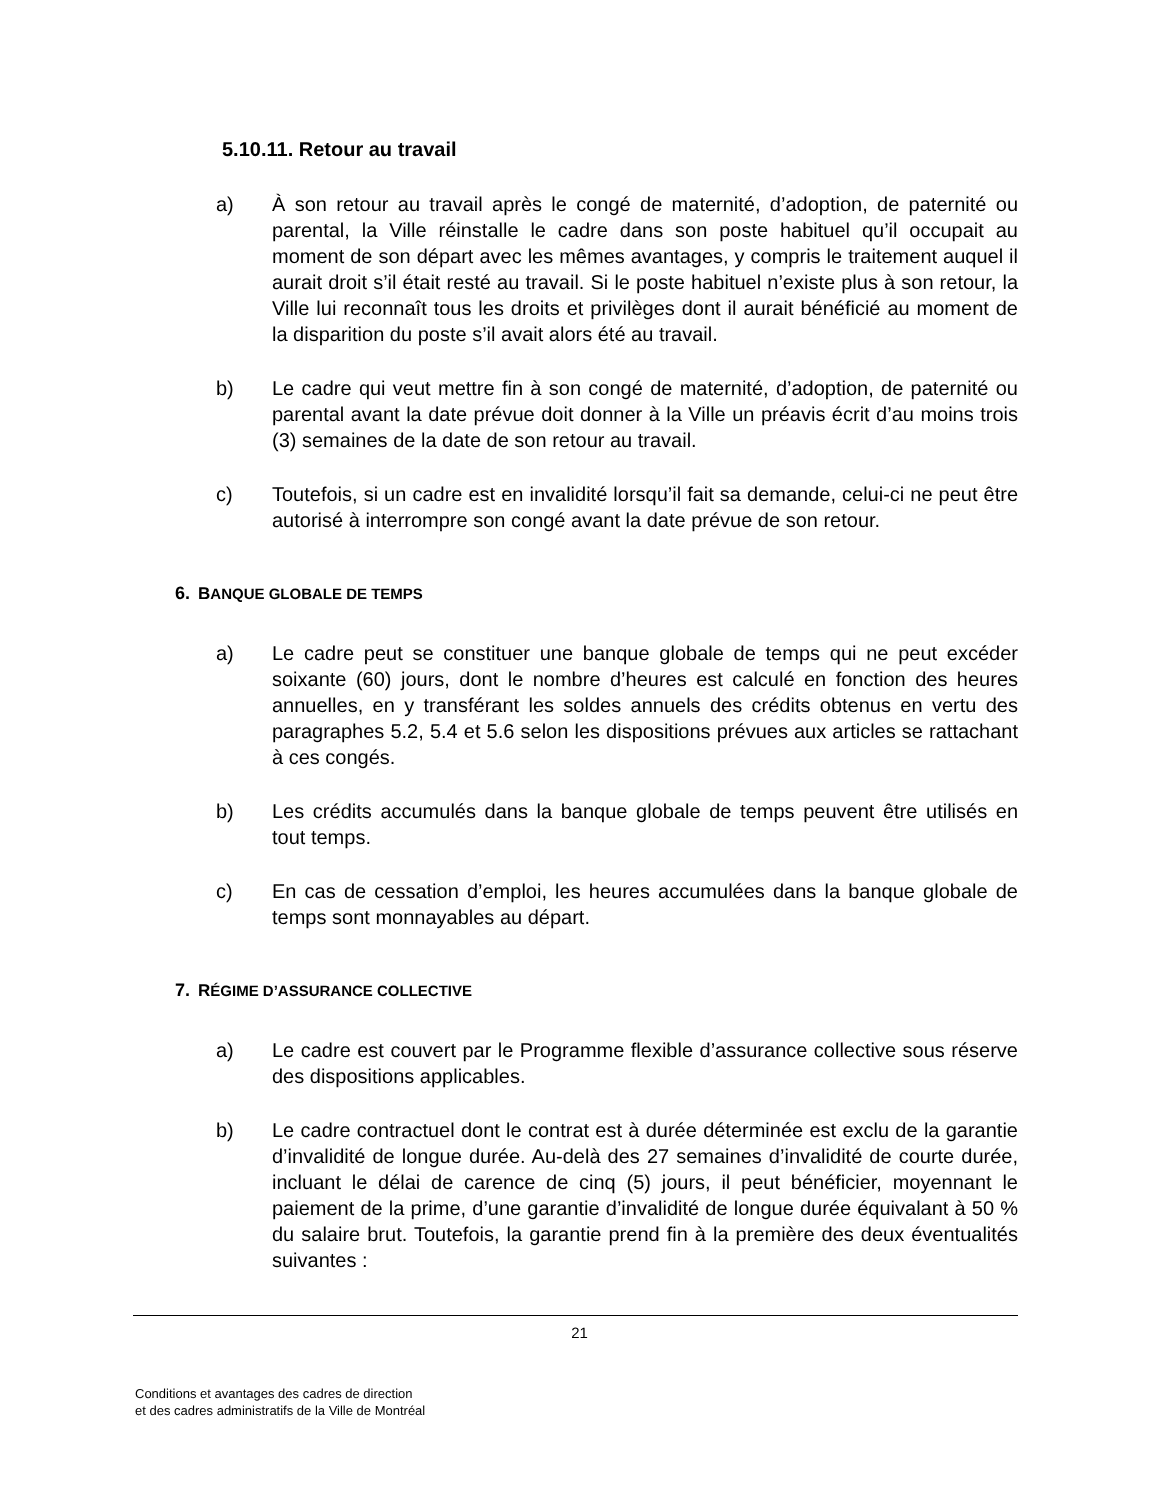5.10.11. Retour au travail
a) À son retour au travail après le congé de maternité, d’adoption, de paternité ou parental, la Ville réinstalle le cadre dans son poste habituel qu’il occupait au moment de son départ avec les mêmes avantages, y compris le traitement auquel il aurait droit s’il était resté au travail. Si le poste habituel n’existe plus à son retour, la Ville lui reconnaît tous les droits et privilèges dont il aurait bénéficié au moment de la disparition du poste s’il avait alors été au travail.
b) Le cadre qui veut mettre fin à son congé de maternité, d’adoption, de paternité ou parental avant la date prévue doit donner à la Ville un préavis écrit d’au moins trois (3) semaines de la date de son retour au travail.
c) Toutefois, si un cadre est en invalidité lorsqu’il fait sa demande, celui-ci ne peut être autorisé à interrompre son congé avant la date prévue de son retour.
6. BANQUE GLOBALE DE TEMPS
a) Le cadre peut se constituer une banque globale de temps qui ne peut excéder soixante (60) jours, dont le nombre d’heures est calculé en fonction des heures annuelles, en y transférant les soldes annuels des crédits obtenus en vertu des paragraphes 5.2, 5.4 et 5.6 selon les dispositions prévues aux articles se rattachant à ces congés.
b) Les crédits accumulés dans la banque globale de temps peuvent être utilisés en tout temps.
c) En cas de cessation d’emploi, les heures accumulées dans la banque globale de temps sont monnayables au départ.
7. RÉGIME D’ASSURANCE COLLECTIVE
a) Le cadre est couvert par le Programme flexible d’assurance collective sous réserve des dispositions applicables.
b) Le cadre contractuel dont le contrat est à durée déterminée est exclu de la garantie d’invalidité de longue durée. Au-delà des 27 semaines d’invalidité de courte durée, incluant le délai de carence de cinq (5) jours, il peut bénéficier, moyennant le paiement de la prime, d’une garantie d’invalidité de longue durée équivalant à 50 % du salaire brut. Toutefois, la garantie prend fin à la première des deux éventualités suivantes :
21
Conditions et avantages des cadres de direction
et des cadres administratifs de la Ville de Montréal